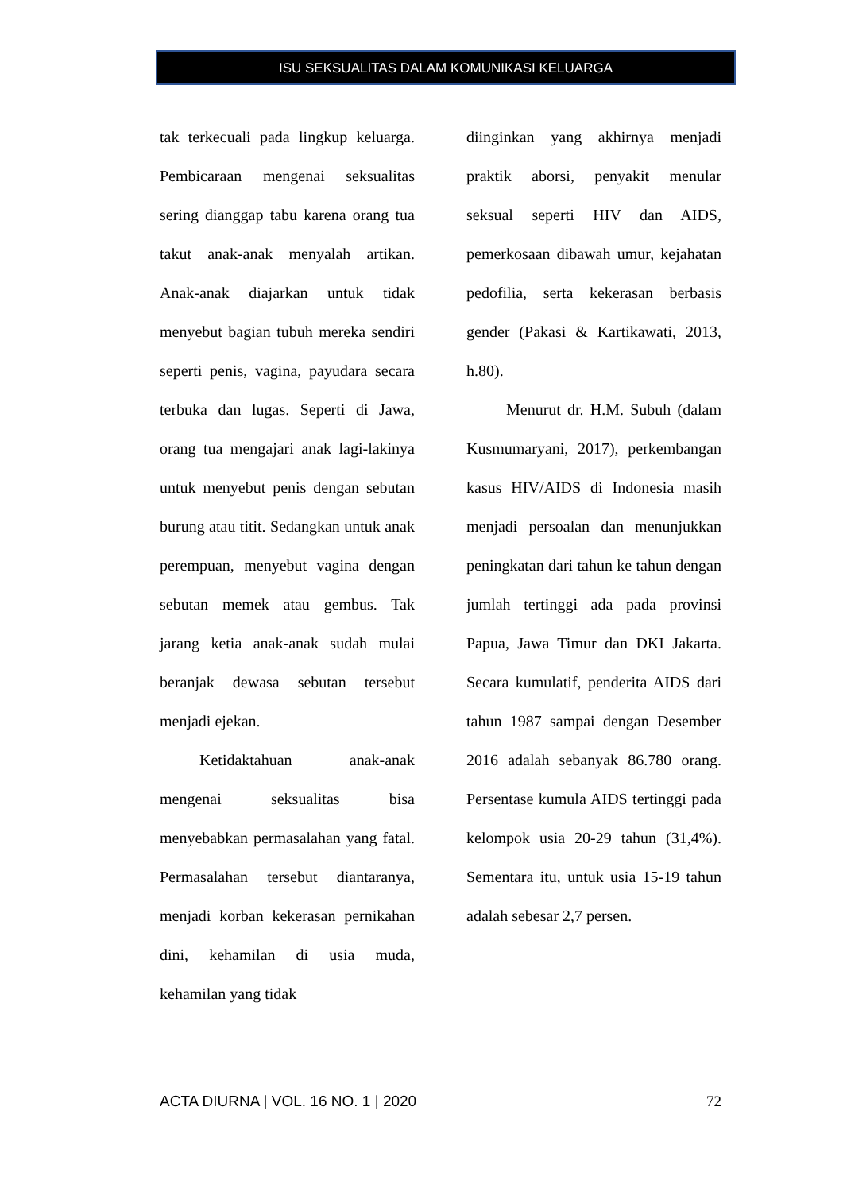ISU SEKSUALITAS DALAM KOMUNIKASI KELUARGA
tak terkecuali pada lingkup keluarga. Pembicaraan mengenai seksualitas sering dianggap tabu karena orang tua takut anak-anak menyalah artikan. Anak-anak diajarkan untuk tidak menyebut bagian tubuh mereka sendiri seperti penis, vagina, payudara secara terbuka dan lugas. Seperti di Jawa, orang tua mengajari anak lagi-lakinya untuk menyebut penis dengan sebutan burung atau titit. Sedangkan untuk anak perempuan, menyebut vagina dengan sebutan memek atau gembus. Tak jarang ketia anak-anak sudah mulai beranjak dewasa sebutan tersebut menjadi ejekan.
Ketidaktahuan anak-anak mengenai seksualitas bisa menyebabkan permasalahan yang fatal. Permasalahan tersebut diantaranya, menjadi korban kekerasan pernikahan dini, kehamilan di usia muda, kehamilan yang tidak
diinginkan yang akhirnya menjadi praktik aborsi, penyakit menular seksual seperti HIV dan AIDS, pemerkosaan dibawah umur, kejahatan pedofilia, serta kekerasan berbasis gender (Pakasi & Kartikawati, 2013, h.80).
Menurut dr. H.M. Subuh (dalam Kusmumaryani, 2017), perkembangan kasus HIV/AIDS di Indonesia masih menjadi persoalan dan menunjukkan peningkatan dari tahun ke tahun dengan jumlah tertinggi ada pada provinsi Papua, Jawa Timur dan DKI Jakarta. Secara kumulatif, penderita AIDS dari tahun 1987 sampai dengan Desember 2016 adalah sebanyak 86.780 orang. Persentase kumula AIDS tertinggi pada kelompok usia 20-29 tahun (31,4%). Sementara itu, untuk usia 15-19 tahun adalah sebesar 2,7 persen.
ACTA DIURNA | VOL. 16 NO. 1 | 2020 72